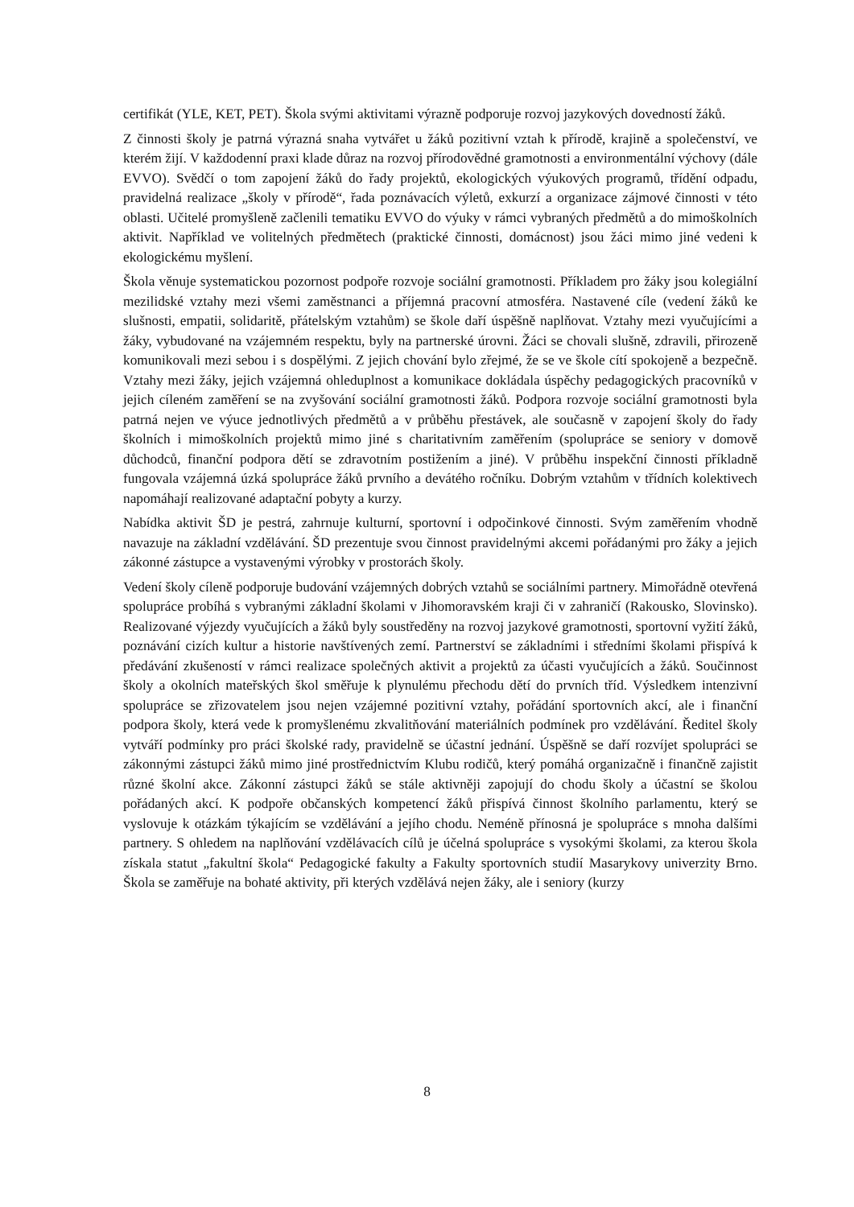certifikát (YLE, KET, PET). Škola svými aktivitami výrazně podporuje rozvoj jazykových dovedností žáků.
Z činnosti školy je patrná výrazná snaha vytvářet u žáků pozitivní vztah k přírodě, krajině a společenství, ve kterém žijí. V každodenní praxi klade důraz na rozvoj přírodovědné gramotnosti a environmentální výchovy (dále EVVO). Svědčí o tom zapojení žáků do řady projektů, ekologických výukových programů, třídění odpadu, pravidelná realizace „školy v přírodě“, řada poznávacích výletů, exkurzí a organizace zájmové činnosti v této oblasti. Učitelé promyšleně začlenili tematiku EVVO do výuky v rámci vybraných předmětů a do mimoškolních aktivit. Například ve volitelných předmětech (praktické činnosti, domácnost) jsou žáci mimo jiné vedeni k ekologickému myšlení.
Škola věnuje systematickou pozornost podpoře rozvoje sociální gramotnosti. Příkladem pro žáky jsou kolegiální mezilidské vztahy mezi všemi zaměstnanci a příjemná pracovní atmosféra. Nastavené cíle (vedení žáků ke slušnosti, empatii, solidaritě, přátelským vztahům) se škole daří úspěšně naplňovat. Vztahy mezi vyučujícími a žáky, vybudované na vzájemném respektu, byly na partnerské úrovni. Žáci se chovali slušně, zdravili, přirozeně komunikovali mezi sebou i s dospělými. Z jejich chování bylo zřejmé, že se ve škole cítí spokojeně a bezpečně. Vztahy mezi žáky, jejich vzájemná ohleduplnost a komunikace dokládala úspěchy pedagogických pracovníků v jejich cíleném zaměření se na zvyšování sociální gramotnosti žáků. Podpora rozvoje sociální gramotnosti byla patrná nejen ve výuce jednotlivých předmětů a v průběhu přestávek, ale současně v zapojení školy do řady školních i mimoškolních projektů mimo jiné s charitativním zaměřením (spolupráce se seniory v domově důchodců, finanční podpora dětí se zdravotním postižením a jiné). V průběhu inspekční činnosti příkladně fungovala vzájemná úzká spolupráce žáků prvního a devátého ročníku. Dobrým vztahům v třídních kolektivech napomáhají realizované adaptační pobyty a kurzy.
Nabídka aktivit ŠD je pestrá, zahrnuje kulturní, sportovní i odpočinkové činnosti. Svým zaměřením vhodně navazuje na základní vzdělávání. ŠD prezentuje svou činnost pravidelnými akcemi pořádanými pro žáky a jejich zákonné zástupce a vystavenými výrobky v prostorách školy.
Vedení školy cíleně podporuje budování vzájemných dobrých vztahů se sociálními partnery. Mimořádně otevřená spolupráce probíhá s vybranými základní školami v Jihomoravském kraji či v zahraničí (Rakousko, Slovinsko). Realizované výjezdy vyučujících a žáků byly soustředěny na rozvoj jazykové gramotnosti, sportovní vyžití žáků, poznávání cizích kultur a historie navštívených zemí. Partnerství se základními i středními školami přispívá k předávání zkušeností v rámci realizace společných aktivit a projektů za účasti vyučujících a žáků. Součinnost školy a okolních mateřských škol směřuje k plynulému přechodu dětí do prvních tříd. Výsledkem intenzivní spolupráce se zřizovatelem jsou nejen vzájemné pozitivní vztahy, pořádání sportovních akcí, ale i finanční podpora školy, která vede k promyšlenému zkvalitňování materiálních podmínek pro vzdělávání. Ředitel školy vytváří podmínky pro práci školské rady, pravidelně se účastní jednání. Úspěšně se daří rozvíjet spolupráci se zákonnými zástupci žáků mimo jiné prostřednictvím Klubu rodičů, který pomáhá organizačně i finančně zajistit různé školní akce. Zákonní zástupci žáků se stále aktivněji zapojují do chodu školy a účastní se školou pořádaných akcí. K podpoře občanských kompetencí žáků přispívá činnost školního parlamentu, který se vyslovuje k otázkám týkajícím se vzdělávání a jejího chodu. Neméně přínosná je spolupráce s mnoha dalšími partnery. S ohledem na naplňování vzdělávacích cílů je účelná spolupráce s vysokými školami, za kterou škola získala statut „fakultní škola“ Pedagogické fakulty a Fakulty sportovních studií Masarykovy univerzity Brno. Škola se zaměřuje na bohaté aktivity, při kterých vzdělává nejen žáky, ale i seniory (kurzy
8